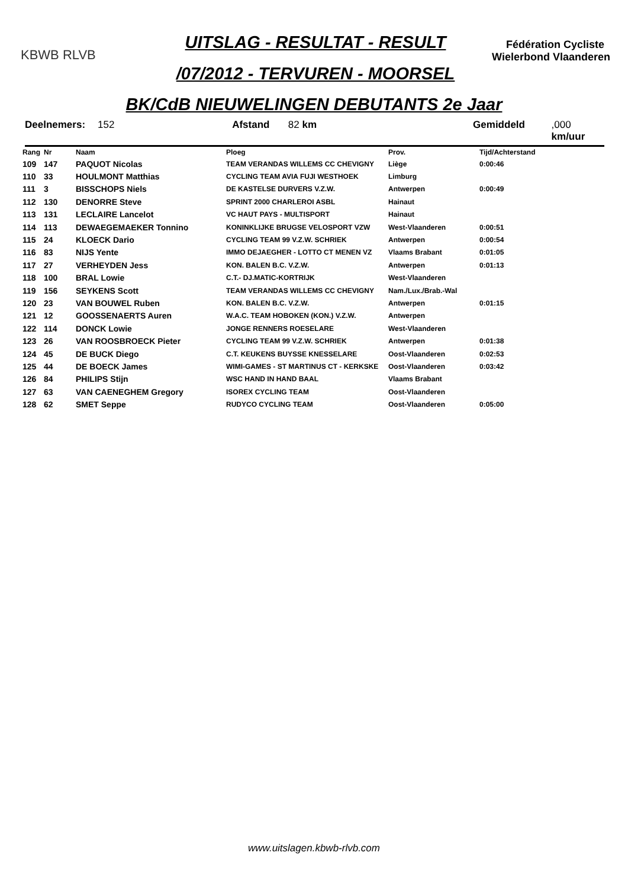KBWB RLVB
UITSLAG - RESULTAT - RESULT
/07/2012 - TERVUREN - MOORSEL
Fédération Cycliste Wielerbond Vlaanderen
BK/CdB NIEUWELINGEN DEBUTANTS 2e Jaar
Deelnemers: 152 Afstand 82 km Gemiddeld,000 km/uur
| Rang | Nr | Naam | Ploeg | Prov. | Tijd/Achterstand |
| --- | --- | --- | --- | --- | --- |
| 109 | 147 | PAQUOT Nicolas | TEAM VERANDAS WILLEMS CC CHEVIGNY | Liège | 0:00:46 |
| 110 | 33 | HOULMONT Matthias | CYCLING TEAM AVIA FUJI WESTHOEK | Limburg | |
| 111 | 3 | BISSCHOPS Niels | DE KASTELSE DURVERS V.Z.W. | Antwerpen | 0:00:49 |
| 112 | 130 | DENORRE Steve | SPRINT 2000 CHARLEROI ASBL | Hainaut | |
| 113 | 131 | LECLAIRE Lancelot | VC HAUT PAYS - MULTISPORT | Hainaut | |
| 114 | 113 | DEWAEGEMAEKER Tonnino | KONINKLIJKE BRUGSE VELOSPORT VZW | West-Vlaanderen | 0:00:51 |
| 115 | 24 | KLOECK Dario | CYCLING TEAM 99 V.Z.W. SCHRIEK | Antwerpen | 0:00:54 |
| 116 | 83 | NIJS Yente | IMMO DEJAEGHER - LOTTO CT MENEN VZ | Vlaams Brabant | 0:01:05 |
| 117 | 27 | VERHEYDEN Jess | KON. BALEN B.C. V.Z.W. | Antwerpen | 0:01:13 |
| 118 | 100 | BRAL Lowie | C.T.- DJ.MATIC-KORTRIJK | West-Vlaanderen | |
| 119 | 156 | SEYKENS Scott | TEAM VERANDAS WILLEMS CC CHEVIGNY | Nam./Lux./Brab.-Wal | |
| 120 | 23 | VAN BOUWEL Ruben | KON. BALEN B.C. V.Z.W. | Antwerpen | 0:01:15 |
| 121 | 12 | GOOSSENAERTS Auren | W.A.C. TEAM HOBOKEN (KON.) V.Z.W. | Antwerpen | |
| 122 | 114 | DONCK Lowie | JONGE RENNERS ROESELARE | West-Vlaanderen | |
| 123 | 26 | VAN ROOSBROECK Pieter | CYCLING TEAM 99 V.Z.W. SCHRIEK | Antwerpen | 0:01:38 |
| 124 | 45 | DE BUCK Diego | C.T. KEUKENS BUYSSE KNESSELARE | Oost-Vlaanderen | 0:02:53 |
| 125 | 44 | DE BOECK James | WIMI-GAMES - ST MARTINUS CT - KERKSKE | Oost-Vlaanderen | 0:03:42 |
| 126 | 84 | PHILIPS Stijn | WSC HAND IN HAND BAAL | Vlaams Brabant | |
| 127 | 63 | VAN CAENEGHEM Gregory | ISOREX CYCLING TEAM | Oost-Vlaanderen | |
| 128 | 62 | SMET Seppe | RUDYCO CYCLING TEAM | Oost-Vlaanderen | 0:05:00 |
www.uitslagen.kbwb-rlvb.com